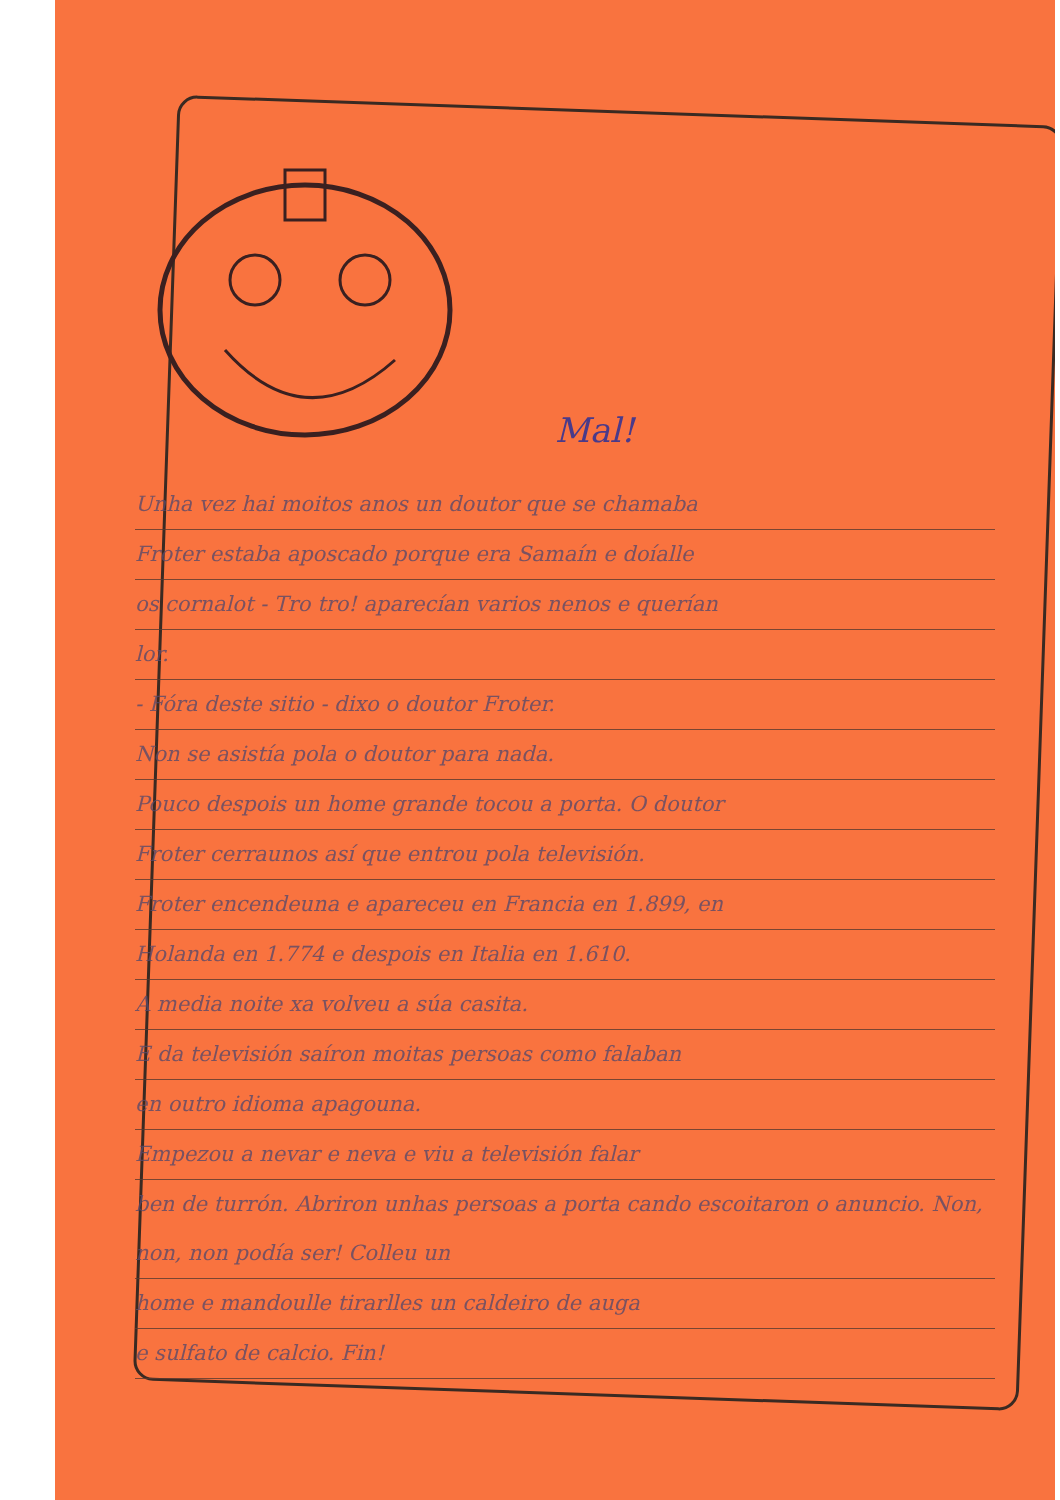Mal!
Unha vez hai moitos anos un doutor que se chamaba
Froter estaba aposcado porque era Samaín e doíalle
os cornalot - Tro tro! aparecían varios nenos e querían
lor.
- Fóra deste sitio - dixo o doutor Froter.
Non se asistía pola o doutor para nada.
Pouco despois un home grande tocou a porta. O doutor
Froter cerraunos así que entrou pola televisión.
Froter encendeuna e apareceu en Francia en 1.899, en
Holanda en 1.774 e despois en Italia en 1.610.
A media noite xa volveu a súa casita.
E da televisión saíron moitas persoas como falaban
en outro idioma apagouna.
Empezou a nevar e neva e viu a televisión falar
ben de turrón. Abriron unhas persoas a porta cando escoitaron o anuncio. Non, non, non podía ser! Colleu un
home e mandoulle tirarlles un caldeiro de auga
e sulfato de calcio. Fin!